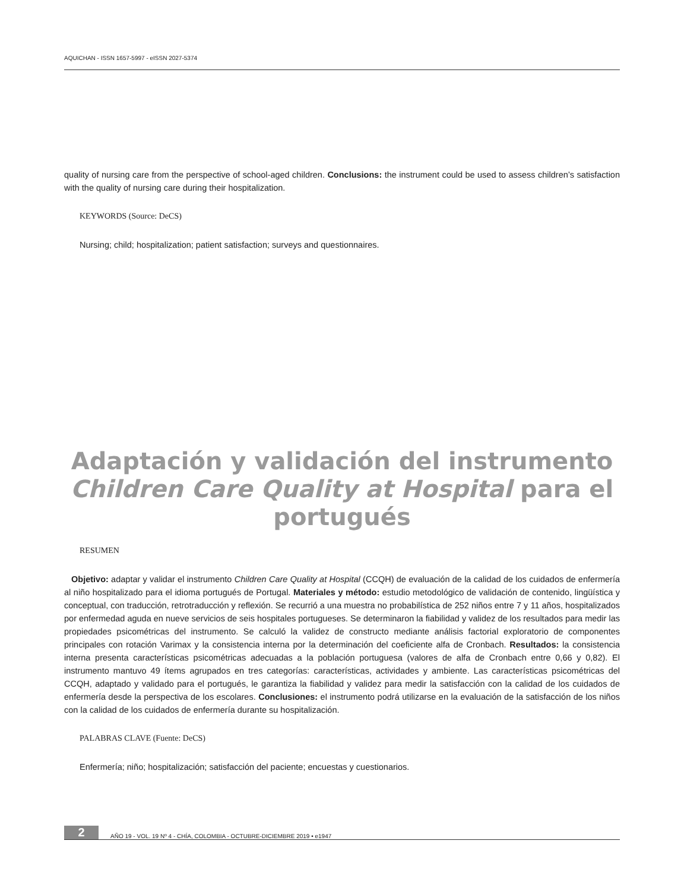AQUICHAN - ISSN 1657-5997 - eISSN 2027-5374
quality of nursing care from the perspective of school-aged children. Conclusions: the instrument could be used to assess children’s satisfaction with the quality of nursing care during their hospitalization.
KEYWORDS (Source: DeCS)
Nursing; child; hospitalization; patient satisfaction; surveys and questionnaires.
Adaptación y validación del instrumento Children Care Quality at Hospital para el portugués
RESUMEN
Objetivo: adaptar y validar el instrumento Children Care Quality at Hospital (CCQH) de evaluación de la calidad de los cuidados de enfermería al niño hospitalizado para el idioma portugués de Portugal. Materiales y método: estudio metodológico de validación de contenido, lingüística y conceptual, con traducción, retrotraducción y reflexión. Se recurrió a una muestra no probabilística de 252 niños entre 7 y 11 años, hospitalizados por enfermedad aguda en nueve servicios de seis hospitales portugueses. Se determinaron la fiabilidad y validez de los resultados para medir las propiedades psicométricas del instrumento. Se calculó la validez de constructo mediante análisis factorial exploratorio de componentes principales con rotación Varimax y la consistencia interna por la determinación del coeficiente alfa de Cronbach. Resultados: la consistencia interna presenta características psicométricas adecuadas a la población portuguesa (valores de alfa de Cronbach entre 0,66 y 0,82). El instrumento mantuvo 49 ítems agrupados en tres categorías: características, actividades y ambiente. Las características psicométricas del CCQH, adaptado y validado para el portugués, le garantiza la fiabilidad y validez para medir la satisfacción con la calidad de los cuidados de enfermería desde la perspectiva de los escolares. Conclusiones: el instrumento podrá utilizarse en la evaluación de la satisfacción de los niños con la calidad de los cuidados de enfermería durante su hospitalización.
PALABRAS CLAVE (Fuente: DeCS)
Enfermería; niño; hospitalización; satisfacción del paciente; encuestas y cuestionarios.
2 AÑO 19 - VOL. 19 Nº 4 - CHÍA, COLOMBIA - OCTUBRE-DICIEMBRE 2019 • e1947